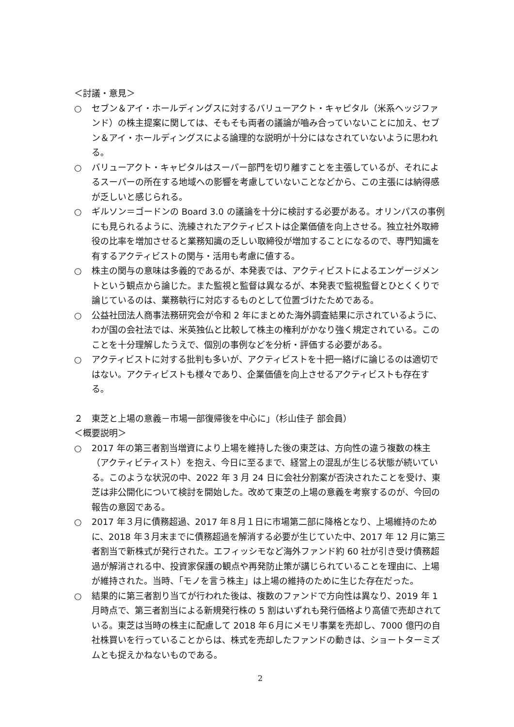＜討議・意見＞
○ セブン＆アイ・ホールディングスに対するバリューアクト・キャピタル（米系ヘッジファンド）の株主提案に関しては、そもそも両者の議論が嚙み合っていないことに加え、セブン＆アイ・ホールディングスによる論理的な説明が十分にはなされていないように思われる。
○ バリューアクト・キャピタルはスーパー部門を切り離すことを主張しているが、それによるスーパーの所在する地域への影響を考慮していないことなどから、この主張には納得感が乏しいと感じられる。
○ ギルソン＝ゴードンの Board 3.0 の議論を十分に検討する必要がある。オリンパスの事例にも見られるように、洗練されたアクティビストは企業価値を向上させる。独立社外取締役の比率を増加させると業務知識の乏しい取締役が増加することになるので、専門知識を有するアクティビストの関与・活用も考慮に値する。
○ 株主の関与の意味は多義的であるが、本発表では、アクティビストによるエンゲージメントという観点から論じた。また監視と監督は異なるが、本発表で監視監督とひとくくりで論じているのは、業務執行に対応するものとして位置づけたためである。
○ 公益社団法人商事法務研究会が令和 2 年にまとめた海外調査結果に示されているように、わが国の会社法では、米英独仏と比較して株主の権利がかなり強く規定されている。このことを十分理解したうえで、個別の事例などを分析・評価する必要がある。
○ アクティビストに対する批判も多いが、アクティビストを十把一絡げに論じるのは適切ではない。アクティビストも様々であり、企業価値を向上させるアクティビストも存在する。
２　東芝と上場の意義－市場一部復帰後を中心に」（杉山佳子 部会員）
＜概要説明＞
○ 2017 年の第三者割当増資により上場を維持した後の東芝は、方向性の違う複数の株主（アクティビティスト）を抱え、今日に至るまで、経営上の混乱が生じる状態が続いている。このような状況の中、2022 年 3 月 24 日に会社分割案が否決されたことを受け、東芝は非公開化について検討を開始した。改めて東芝の上場の意義を考察するのが、今回の報告の意図である。
○ 2017 年３月に債務超過、2017 年８月１日に市場第二部に降格となり、上場維持のために、2018 年３月末までに債務超過を解消する必要が生じていた中、2017 年 12 月に第三者割当で新株式が発行された。エフィッシモなど海外ファンド約 60 社が引き受け債務超過が解消される中、投資家保護の観点や再発防止策が講じられていることを理由に、上場が維持された。当時、「モノを言う株主」は上場の維持のために生じた存在だった。
○ 結果的に第三者割り当てが行われた後は、複数のファンドで方向性は異なり、2019 年 1 月時点で、第三者割当による新規発行株の 5 割はいずれも発行価格より高値で売却されている。東芝は当時の株主に配慮して 2018 年６月にメモリ事業を売却し、7000 億円の自社株買いを行っていることからは、株式を売却したファンドの動きは、ショートターミズムとも捉えかねないものである。
2